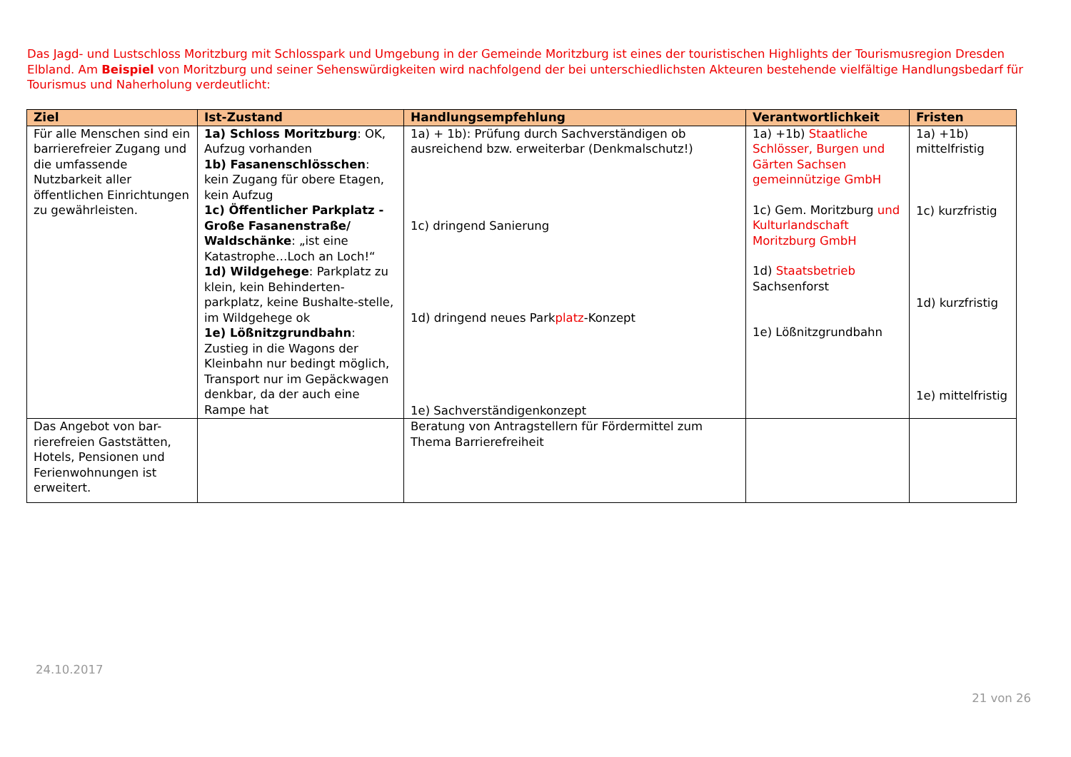Das Jagd- und Lustschloss Moritzburg mit Schlosspark und Umgebung in der Gemeinde Moritzburg ist eines der touristischen Highlights der Tourismusregion Dresden Elbland. Am Beispiel von Moritzburg und seiner Sehenswürdigkeiten wird nachfolgend der bei unterschiedlichsten Akteuren bestehende vielfältige Handlungsbedarf für Tourismus und Naherholung verdeutlicht:
| Ziel | Ist-Zustand | Handlungsempfehlung | Verantwortlichkeit | Fristen |
| --- | --- | --- | --- | --- |
| Für alle Menschen sind ein barrierefreier Zugang und die umfassende Nutzbarkeit aller öffentlichen Einrichtungen zu gewährleisten. | 1a) Schloss Moritzburg : OK, Aufzug vorhanden 1b) Fasanenschlösschen : kein Zugang für obere Etagen, kein Aufzug 1c) Öffentlicher Parkplatz - Große Fasanenstraße/ Waldschänke : „ist eine Katastrophe…Loch an Loch!“ 1d) Wildgehege : Parkplatz zu klein, kein Behinderten-parkplatz, keine Bushalte-stelle, im Wildgehege ok 1e) Lößnitzgrundbahn : Zustieg in die Wagons der Kleinbahn nur bedingt möglich, Transport nur im Gepäckwagen denkbar, da der auch eine Rampe hat | 1a) + 1b): Prüfung durch Sachverständigen ob ausreichend bzw. erweiterbar (Denkmalschutz!) 1c) dringend Sanierung 1d) dringend neues Park platz -Konzept 1e) Sachverständigenkonzept | 1a) +1b) Staatliche Schlösser, Burgen und Gärten Sachsen gemeinnützige GmbH 1c) Gem. Moritzburg und Kulturlandschaft Moritzburg GmbH 1d) Staatsbetrieb Sachsenforst 1e) Lößnitzgrundbahn | 1a) +1b) mittelfristig 1c) kurzfristig 1d) kurzfristig 1e) mittelfristig |
| Das Angebot von bar-rierefreien Gaststätten, Hotels, Pensionen und Ferienwohnungen ist erweitert. | | Beratung von Antragstellern für Fördermittel zum Thema Barrierefreiheit | | |
24.10.2017
21 von 26